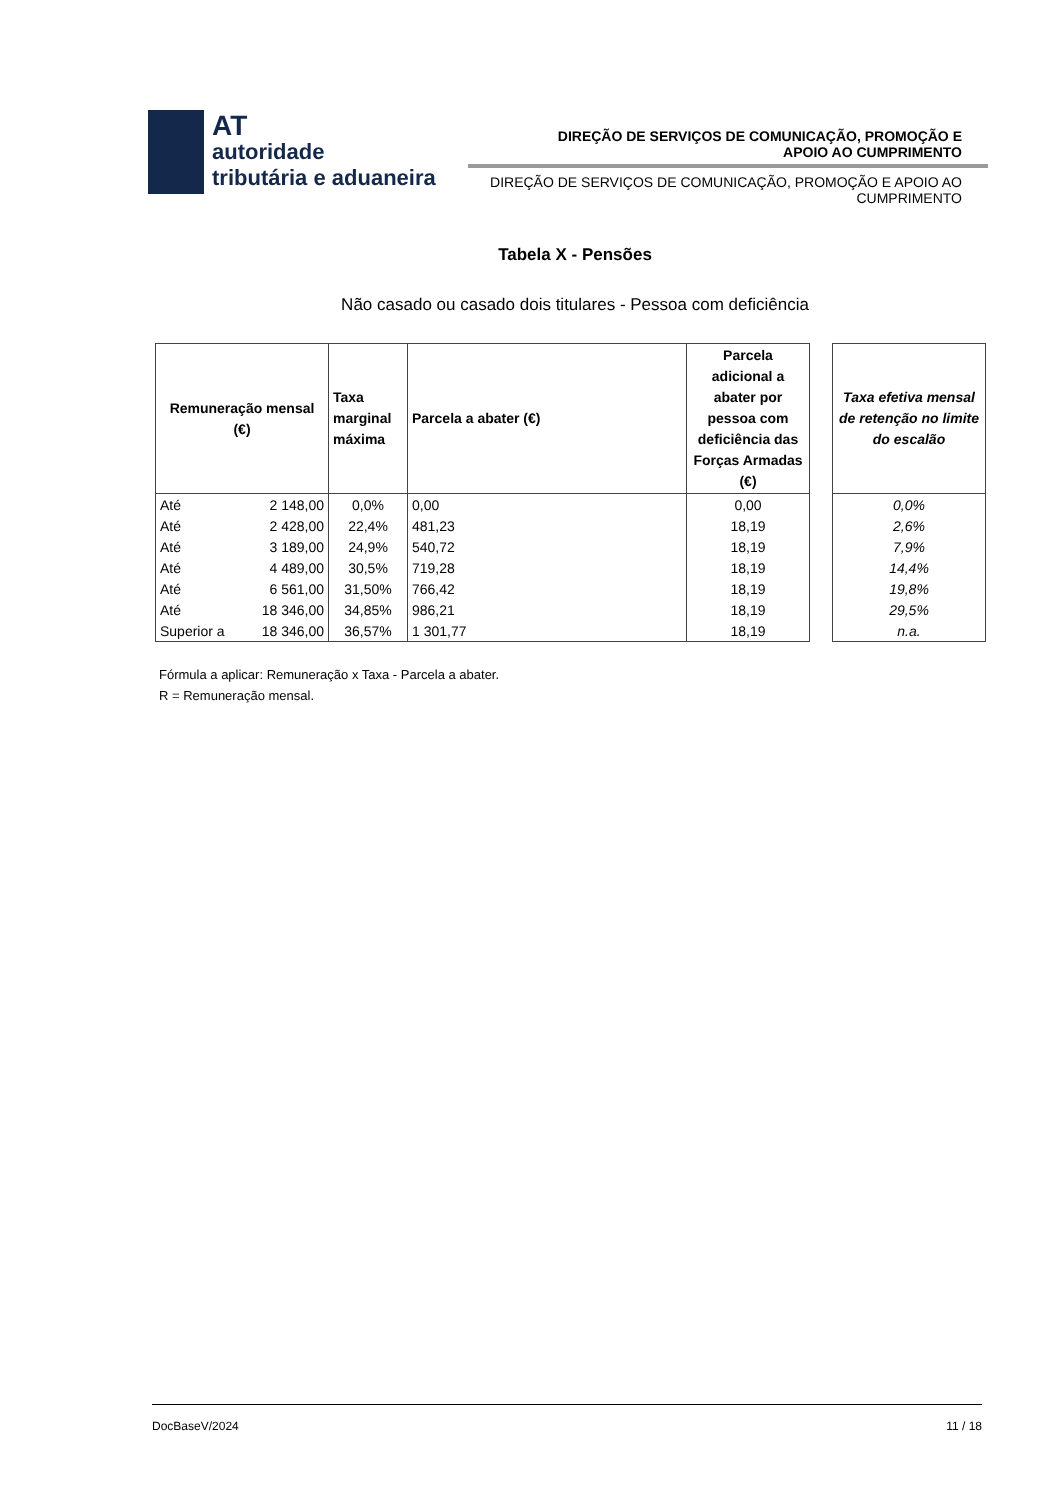AT
autoridade
tributária e aduaneira
DIREÇÃO DE SERVIÇOS DE COMUNICAÇÃO, PROMOÇÃO E
APOIO AO CUMPRIMENTO
DIREÇÃO DE SERVIÇOS DE COMUNICAÇÃO, PROMOÇÃO E APOIO AO
CUMPRIMENTO
Tabela X - Pensões
Não casado ou casado dois titulares - Pessoa com deficiência
| Remuneração mensal (€) | | Taxa marginal máxima | Parcela a abater (€) | Parcela adicional a abater por pessoa com deficiência das Forças Armadas (€) | | Taxa efetiva mensal de retenção no limite do escalão |
| --- | --- | --- | --- | --- | --- | --- |
| Até | 2 148,00 | 0,0% | 0,00 | 0,00 | | 0,0% |
| Até | 2 428,00 | 22,4% | 481,23 | 18,19 | | 2,6% |
| Até | 3 189,00 | 24,9% | 540,72 | 18,19 | | 7,9% |
| Até | 4 489,00 | 30,5% | 719,28 | 18,19 | | 14,4% |
| Até | 6 561,00 | 31,50% | 766,42 | 18,19 | | 19,8% |
| Até | 18 346,00 | 34,85% | 986,21 | 18,19 | | 29,5% |
| Superior a | 18 346,00 | 36,57% | 1 301,77 | 18,19 | | n.a. |
Fórmula a aplicar: Remuneração x Taxa - Parcela a abater.
R = Remuneração mensal.
DocBaseV/2024 11 / 18